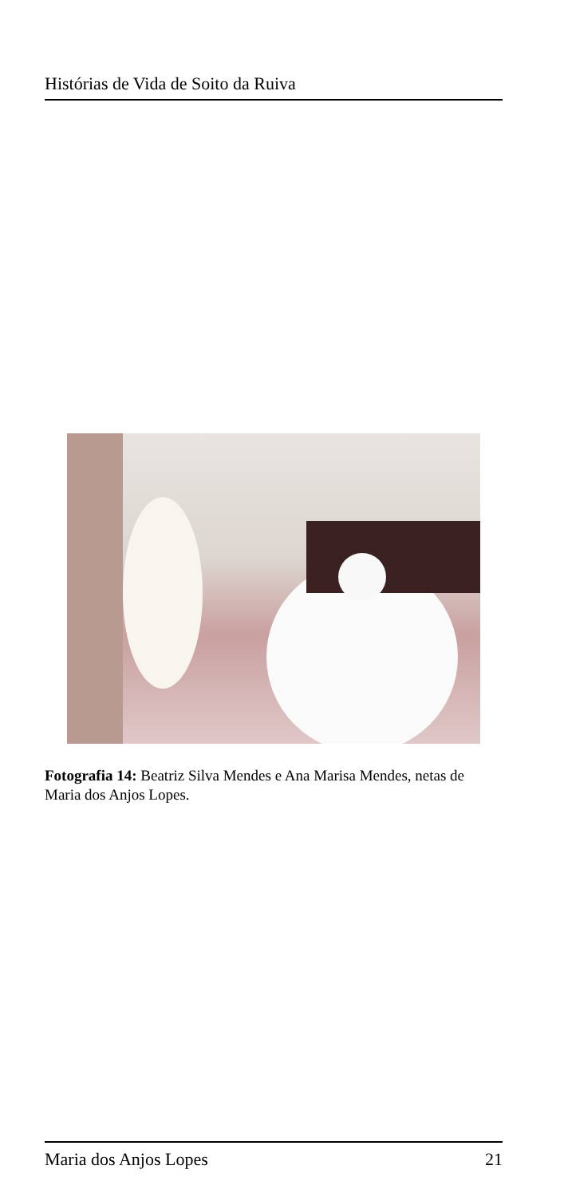Histórias de Vida de Soito da Ruiva
Fotografia 14: Beatriz Silva Mendes e Ana Marisa Mendes, netas de Maria dos Anjos Lopes.
Maria dos Anjos Lopes 21